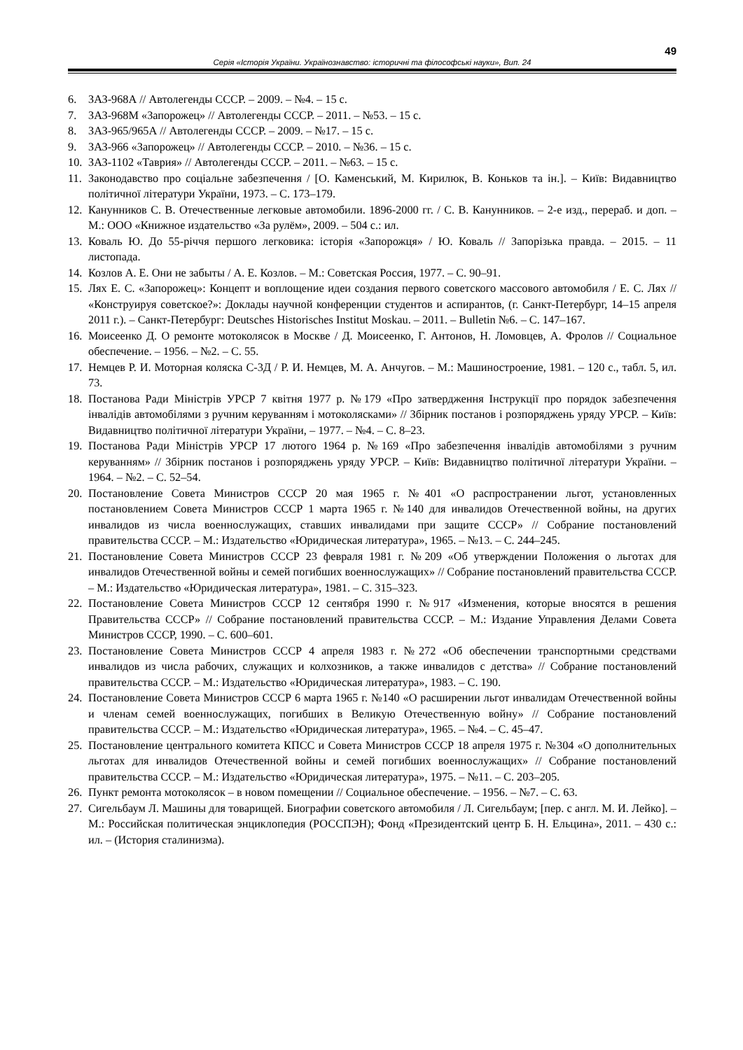49
Серія «Історія України. Українознавство: історичні та філософські науки», Вип. 24
6. ЗАЗ-968А // Автолегенды СССР. – 2009. – №4. – 15 с.
7. ЗАЗ-968М «Запорожец» // Автолегенды СССР. – 2011. – №53. – 15 с.
8. ЗАЗ-965/965А // Автолегенды СССР. – 2009. – №17. – 15 с.
9. ЗАЗ-966 «Запорожец» // Автолегенды СССР. – 2010. – №36. – 15 с.
10. ЗАЗ-1102 «Таврия» // Автолегенды СССР. – 2011. – №63. – 15 с.
11. Законодавство про соціальне забезпечення / [О. Каменський, М. Кирилюк, В. Коньков та ін.]. – Київ: Видавництво політичної літератури України, 1973. – С. 173–179.
12. Канунников С. В. Отечественные легковые автомобили. 1896-2000 гг. / С. В. Канунников. – 2-е изд., перераб. и доп. – М.: ООО «Книжное издательство «За рулём», 2009. – 504 с.: ил.
13. Коваль Ю. До 55-річчя першого легковика: історія «Запорожця» / Ю. Коваль // Запорізька правда. – 2015. – 11 листопада.
14. Козлов А. Е. Они не забыты / А. Е. Козлов. – М.: Советская Россия, 1977. – С. 90–91.
15. Лях Е. С. «Запорожец»: Концепт и воплощение идеи создания первого советского массового автомобиля / Е. С. Лях // «Конструируя советское?»: Доклады научной конференции студентов и аспирантов, (г. Санкт-Петербург, 14–15 апреля 2011 г.). – Санкт-Петербург: Deutsches Historisches Institut Moskau. – 2011. – Bulletin №6. – С. 147–167.
16. Моисеенко Д. О ремонте мотоколясок в Москве / Д. Моисеенко, Г. Антонов, Н. Ломовцев, А. Фролов // Социальное обеспечение. – 1956. – №2. – С. 55.
17. Немцев Р. И. Моторная коляска С-3Д / Р. И. Немцев, М. А. Анчугов. – М.: Машиностроение, 1981. – 120 с., табл. 5, ил. 73.
18. Постанова Ради Міністрів УРСР 7 квітня 1977 р. №179 «Про затвердження Інструкції про порядок забезпечення інвалідів автомобілями з ручним керуванням і мотоколясками» // Збірник постанов і розпоряджень уряду УРСР. – Київ: Видавництво політичної літератури України, – 1977. – №4. – С. 8–23.
19. Постанова Ради Міністрів УРСР 17 лютого 1964 р. №169 «Про забезпечення інвалідів автомобілями з ручним керуванням» // Збірник постанов і розпоряджень уряду УРСР. – Київ: Видавництво політичної літератури України. – 1964. – №2. – С. 52–54.
20. Постановление Совета Министров СССР 20 мая 1965 г. №401 «О распространении льгот, установленных постановлением Совета Министров СССР 1 марта 1965 г. №140 для инвалидов Отечественной войны, на других инвалидов из числа военнослужащих, ставших инвалидами при защите СССР» // Собрание постановлений правительства СССР. – М.: Издательство «Юридическая литература», 1965. – №13. – С. 244–245.
21. Постановление Совета Министров СССР 23 февраля 1981 г. №209 «Об утверждении Положения о льготах для инвалидов Отечественной войны и семей погибших военнослужащих» // Собрание постановлений правительства СССР. – М.: Издательство «Юридическая литература», 1981. – С. 315–323.
22. Постановление Совета Министров СССР 12 сентября 1990 г. №917 «Изменения, которые вносятся в решения Правительства СССР» // Собрание постановлений правительства СССР. – М.: Издание Управления Делами Совета Министров СССР, 1990. – С. 600–601.
23. Постановление Совета Министров СССР 4 апреля 1983 г. №272 «Об обеспечении транспортными средствами инвалидов из числа рабочих, служащих и колхозников, а также инвалидов с детства» // Собрание постановлений правительства СССР. – М.: Издательство «Юридическая литература», 1983. – С. 190.
24. Постановление Совета Министров СССР 6 марта 1965 г. №140 «О расширении льгот инвалидам Отечественной войны и членам семей военнослужащих, погибших в Великую Отечественную войну» // Собрание постановлений правительства СССР. – М.: Издательство «Юридическая литература», 1965. – №4. – С. 45–47.
25. Постановление центрального комитета КПСС и Совета Министров СССР 18 апреля 1975 г. №304 «О дополнительных льготах для инвалидов Отечественной войны и семей погибших военнослужащих» // Собрание постановлений правительства СССР. – М.: Издательство «Юридическая литература», 1975. – №11. – С. 203–205.
26. Пункт ремонта мотоколясок – в новом помещении // Социальное обеспечение. – 1956. – №7. – С. 63.
27. Сигельбаум Л. Машины для товарищей. Биографии советского автомобиля / Л. Сигельбаум; [пер. с англ. М. И. Лейко]. – М.: Российская политическая энциклопедия (РОССПЭН); Фонд «Президентский центр Б. Н. Ельцина», 2011. – 430 с.: ил. – (История сталинизма).